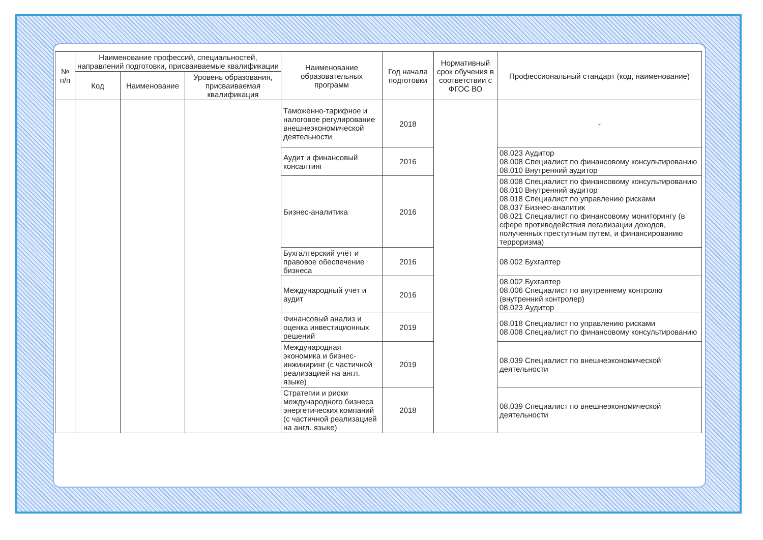| № п/п | Наименование профессий, специальностей, направлений подготовки, присваиваемые квалификации | | | Наименование образовательных программ | Год начала подготовки | Нормативный срок обучения в соответствии с ФГОС ВО | Профессиональный стандарт (код, наименование) |
| --- | --- | --- | --- | --- | --- | --- | --- |
| | Код | Наименование | Уровень образования, присваиваемая квалификация | | | | |
| | | | | Таможенно-тарифное и налоговое регулирование внешнеэкономической деятельности | 2018 | | - |
| | | | | Аудит и финансовый консалтинг | 2016 | | 08.023 Аудитор 08.008 Специалист по финансовому консультированию 08.010 Внутренний аудитор |
| | | | | Бизнес-аналитика | 2016 | | 08.008 Специалист по финансовому консультированию 08.010 Внутренний аудитор 08.018 Специалист по управлению рисками 08.037 Бизнес-аналитик 08.021 Специалист по финансовому мониторингу (в сфере противодействия легализации доходов, полученных преступным путем, и финансированию терроризма) |
| | | | | Бухгалтерский учёт и правовое обеспечение бизнеса | 2016 | | 08.002 Бухгалтер |
| | | | | Международный учет и аудит | 2016 | | 08.002 Бухгалтер 08.006 Специалист по внутреннему контролю (внутренний контролер) 08.023 Аудитор |
| | | | | Финансовый анализ и оценка инвестиционных решений | 2019 | | 08.018 Специалист по управлению рисками 08.008 Специалист по финансовому консультированию |
| | | | | Международная экономика и бизнес-инжиниринг (с частичной реализацией на англ. языке) | 2019 | | 08.039 Специалист по внешнеэкономической деятельности |
| | | | | Стратегии и риски международного бизнеса энергетических компаний (с частичной реализацией на англ. языке) | 2018 | | 08.039 Специалист по внешнеэкономической деятельности |